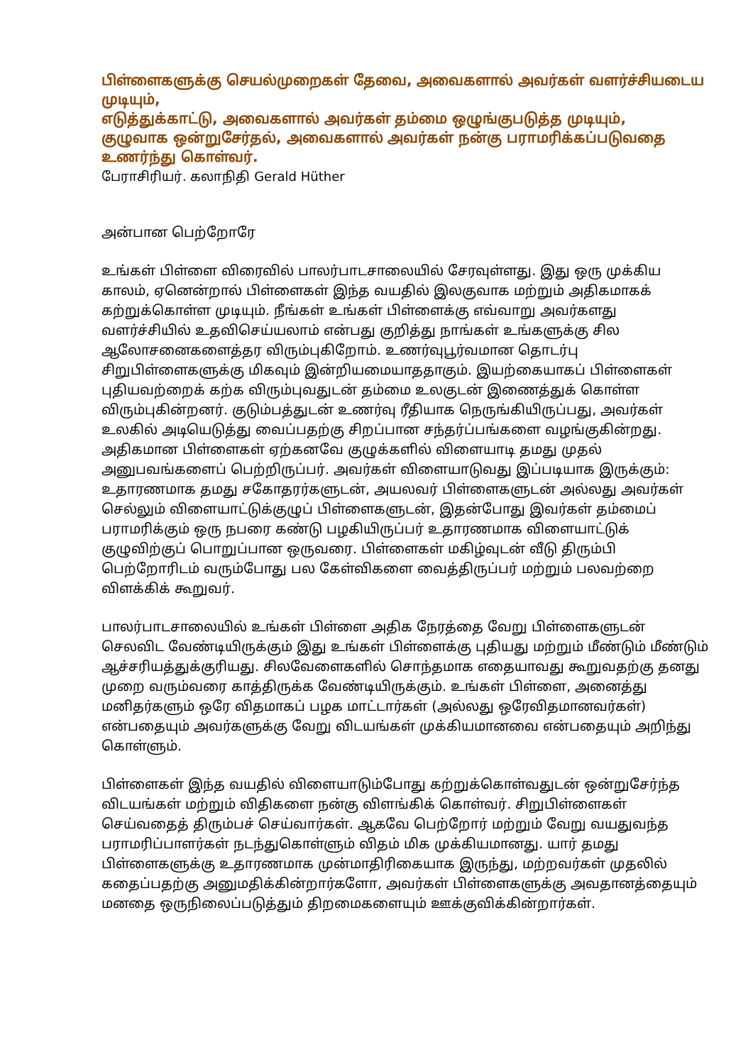பிள்ளைகளுக்கு செயல்முறைகள் தேவை, அவைகளால் அவர்கள் வளர்ச்சியடைய முடியும்,
எடுத்துக்காட்டு, அவைகளால் அவர்கள் தம்மை ஒழுங்குபடுத்த முடியும்,
குழுவாக ஒன்றுசேர்தல், அவைகளால் அவர்கள் நன்கு பராமரிக்கப்படுவதை உணர்ந்து கொள்வர்.
பேராசிரியர். கலாநிதி Gerald Hüther
அன்பான பெற்றோரே
உங்கள் பிள்ளை விரைவில் பாலர்பாடசாலையில் சேரவுள்ளது. இது ஒரு முக்கிய காலம், ஏனென்றால் பிள்ளைகள் இந்த வயதில் இலகுவாக மற்றும் அதிகமாகக் கற்றுக்கொள்ள முடியும். நீங்கள் உங்கள் பிள்ளைக்கு எவ்வாறு அவர்களது வளர்ச்சியில் உதவிசெய்யலாம் என்பது குறித்து நாங்கள் உங்களுக்கு சில ஆலோசனைகளைத்தர விரும்புகிறோம். உணர்வுபூர்வமான தொடர்பு சிறுபிள்ளைகளுக்கு மிகவும் இன்றியமையாததாகும். இயற்கையாகப் பிள்ளைகள் புதியவற்றைக் கற்க விரும்புவதுடன் தம்மை உலகுடன் இணைத்துக் கொள்ள விரும்புகின்றனர். குடும்பத்துடன் உணர்வு ரீதியாக நெருங்கியிருப்பது, அவர்கள் உலகில் அடியெடுத்து வைப்பதற்கு சிறப்பான சந்தர்ப்பங்களை வழங்குகின்றது. அதிகமான பிள்ளைகள் ஏற்கனவே குழுக்களில் விளையாடி தமது முதல் அனுபவங்களைப் பெற்றிருப்பர். அவர்கள் விளையாடுவது இப்படியாக இருக்கும்: உதாரணமாக தமது சகோதரர்களுடன், அயலவர் பிள்ளைகளுடன் அல்லது அவர்கள் செல்லும் விளையாட்டுக்குழுப் பிள்ளைகளுடன், இதன்போது இவர்கள் தம்மைப் பராமரிக்கும் ஒரு நபரை கண்டு பழகியிருப்பர் உதாரணமாக விளையாட்டுக் குழுவிற்குப் பொறுப்பான ஒருவரை. பிள்ளைகள் மகிழ்வுடன் வீடு திரும்பி பெற்றோரிடம் வரும்போது பல கேள்விகளை வைத்திருப்பர் மற்றும் பலவற்றை விளக்கிக் கூறுவர்.
பாலர்பாடசாலையில் உங்கள் பிள்ளை அதிக நேரத்தை வேறு பிள்ளைகளுடன் செலவிட வேண்டியிருக்கும் இது உங்கள் பிள்ளைக்கு புதியது மற்றும் மீண்டும் மீண்டும் ஆச்சரியத்துக்குரியது. சிலவேளைகளில் சொந்தமாக எதையாவது கூறுவதற்கு தனது முறை வரும்வரை காத்திருக்க வேண்டியிருக்கும். உங்கள் பிள்ளை, அனைத்து மனிதர்களும் ஒரே விதமாகப் பழக மாட்டார்கள் (அல்லது ஒரேவிதமானவர்கள்) என்பதையும் அவர்களுக்கு வேறு விடயங்கள் முக்கியமானவை என்பதையும் அறிந்து கொள்ளும்.
பிள்ளைகள் இந்த வயதில் விளையாடும்போது கற்றுக்கொள்வதுடன் ஒன்றுசேர்ந்த விடயங்கள் மற்றும் விதிகளை நன்கு விளங்கிக் கொள்வர். சிறுபிள்ளைகள் செய்வதைத் திரும்பச் செய்வார்கள். ஆகவே பெற்றோர் மற்றும் வேறு வயதுவந்த பராமரிப்பாளர்கள் நடந்துகொள்ளும் விதம் மிக முக்கியமானது. யார் தமது பிள்ளைகளுக்கு உதாரணமாக முன்மாதிரிகையாக இருந்து, மற்றவர்கள் முதலில் கதைப்பதற்கு அனுமதிக்கின்றார்களோ, அவர்கள் பிள்ளைகளுக்கு அவதானத்தையும் மனதை ஒருநிலைப்படுத்தும் திறமைகளையும் ஊக்குவிக்கின்றார்கள்.